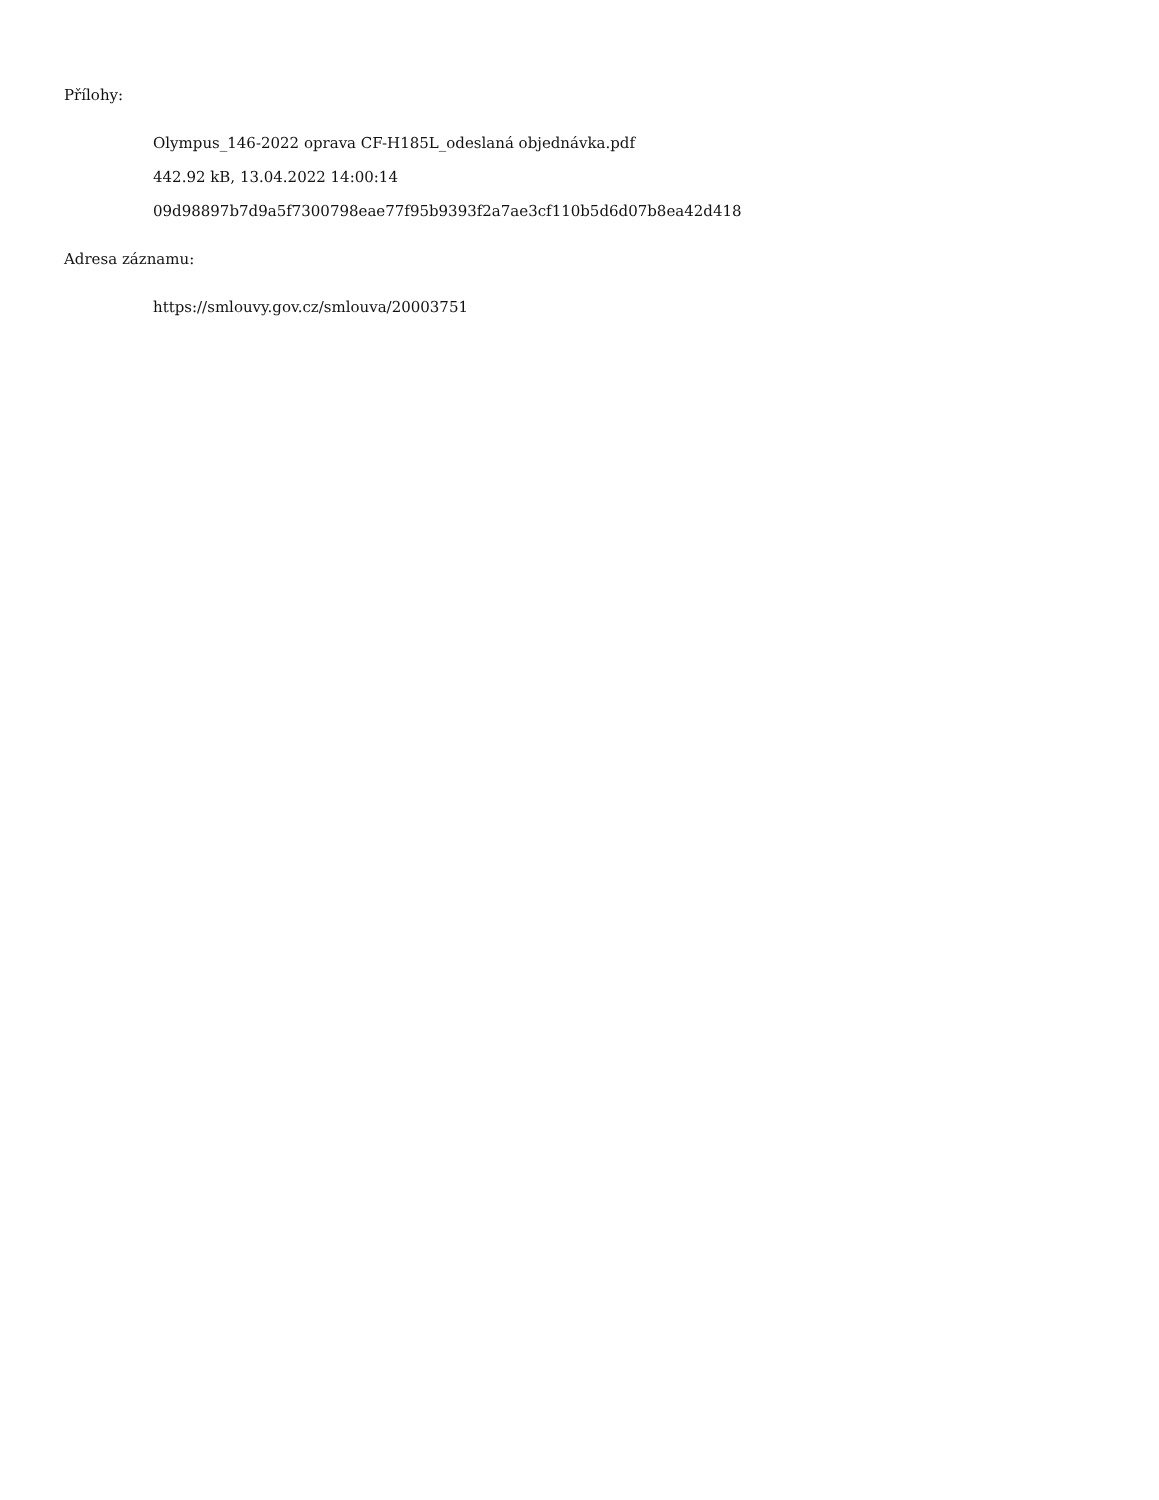Přílohy:
Olympus_146-2022 oprava CF-H185L_odeslaná objednávka.pdf
442.92 kB, 13.04.2022 14:00:14
09d98897b7d9a5f7300798eae77f95b9393f2a7ae3cf110b5d6d07b8ea42d418
Adresa záznamu:
https://smlouvy.gov.cz/smlouva/20003751